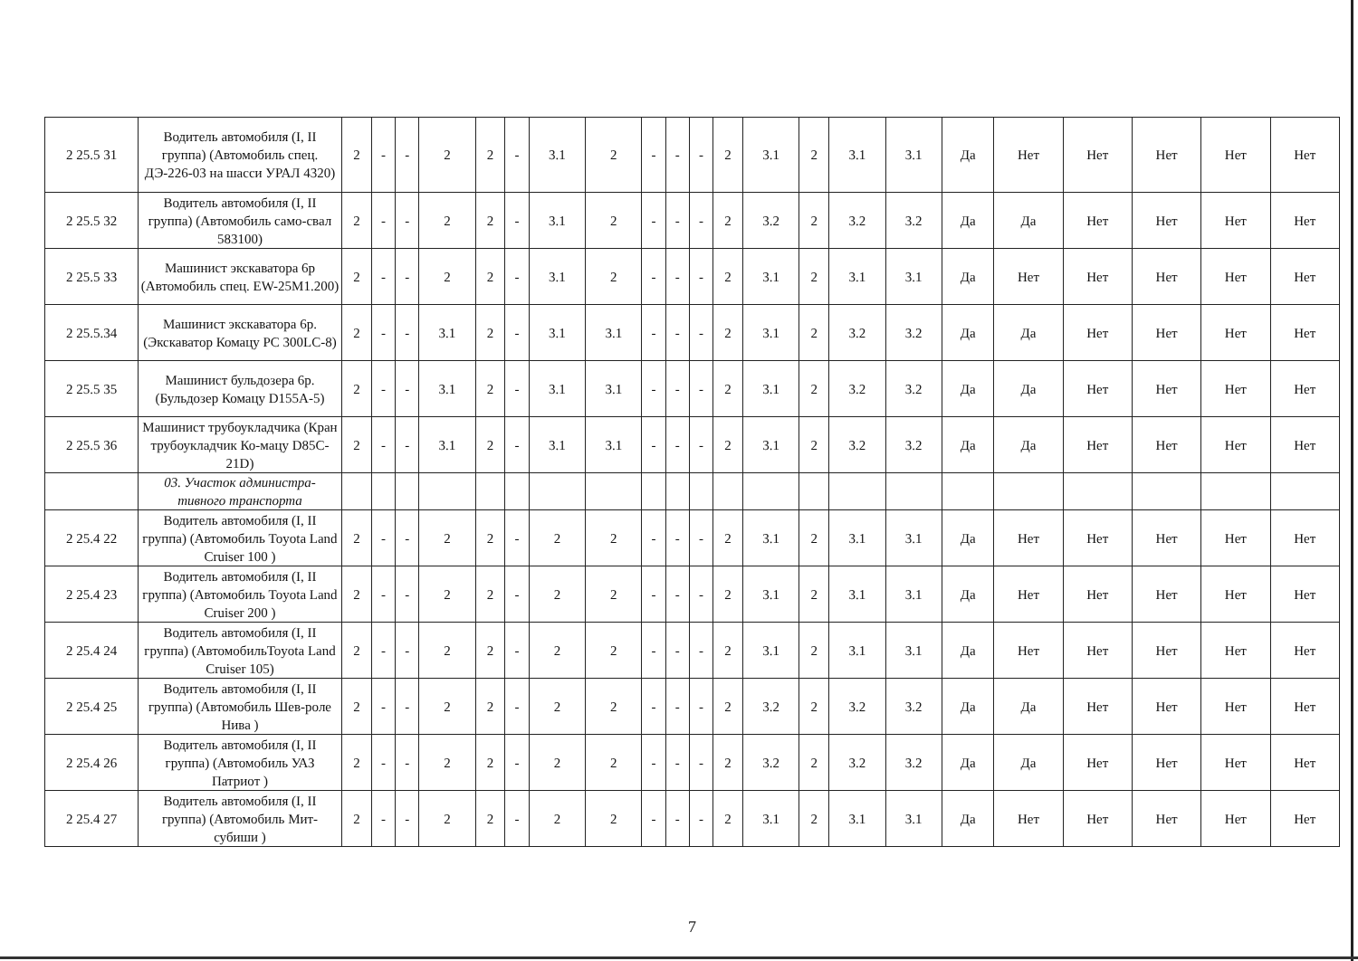| 2 25.5 31 | Водитель автомобиля (I, II группа) (Автомобиль спец. ДЭ-226-03 на шасси УРАЛ 4320) | 2 | - | - | 2 | 2 | - | 3.1 | 2 | - | - | - | 2 | 3.1 | 2 | 3.1 | 3.1 | Да | Нет | Нет | Нет | Нет | Нет |
| 2 25.5 32 | Водитель автомобиля (I, II группа) (Автомобиль само-свал 583100) | 2 | - | - | 2 | 2 | - | 3.1 | 2 | - | - | - | 2 | 3.2 | 2 | 3.2 | 3.2 | Да | Да | Нет | Нет | Нет | Нет |
| 2 25.5 33 | Машинист экскаватора 6р (Автомобиль спец. EW-25M1.200) | 2 | - | - | 2 | 2 | - | 3.1 | 2 | - | - | - | 2 | 3.1 | 2 | 3.1 | 3.1 | Да | Нет | Нет | Нет | Нет | Нет |
| 2 25.5.34 | Машинист экскаватора 6р. (Экскаватор Комацу PC 300LC-8) | 2 | - | - | 3.1 | 2 | - | 3.1 | 3.1 | - | - | - | 2 | 3.1 | 2 | 3.2 | 3.2 | Да | Да | Нет | Нет | Нет | Нет |
| 2 25.5 35 | Машинист бульдозера 6р. (Бульдозер Комацу D155A-5) | 2 | - | - | 3.1 | 2 | - | 3.1 | 3.1 | - | - | - | 2 | 3.1 | 2 | 3.2 | 3.2 | Да | Да | Нет | Нет | Нет | Нет |
| 2 25.5 36 | Машинист трубоукладчика (Кран трубоукладчик Ко-мацу D85C-21D) | 2 | - | - | 3.1 | 2 | - | 3.1 | 3.1 | - | - | - | 2 | 3.1 | 2 | 3.2 | 3.2 | Да | Да | Нет | Нет | Нет | Нет |
| | 03. Участок администра-тивного транспорта | | | | | | | | | | | | | | | | | | | | | | |
| 2 25.4 22 | Водитель автомобиля (I, II группа) (Автомобиль Toyota Land Cruiser 100 ) | 2 | - | - | 2 | 2 | - | 2 | 2 | - | - | - | 2 | 3.1 | 2 | 3.1 | 3.1 | Да | Нет | Нет | Нет | Нет | Нет |
| 2 25.4 23 | Водитель автомобиля (I, II группа) (Автомобиль Toyota Land Cruiser 200 ) | 2 | - | - | 2 | 2 | - | 2 | 2 | - | - | - | 2 | 3.1 | 2 | 3.1 | 3.1 | Да | Нет | Нет | Нет | Нет | Нет |
| 2 25.4 24 | Водитель автомобиля (I, II группа) (АвтомобильToyota Land Cruiser 105) | 2 | - | - | 2 | 2 | - | 2 | 2 | - | - | - | 2 | 3.1 | 2 | 3.1 | 3.1 | Да | Нет | Нет | Нет | Нет | Нет |
| 2 25.4 25 | Водитель автомобиля (I, II группа) (Автомобиль Шев-роле Нива ) | 2 | - | - | 2 | 2 | - | 2 | 2 | - | - | - | 2 | 3.2 | 2 | 3.2 | 3.2 | Да | Да | Нет | Нет | Нет | Нет |
| 2 25.4 26 | Водитель автомобиля (I, II группа) (Автомобиль УАЗ Патриот ) | 2 | - | - | 2 | 2 | - | 2 | 2 | - | - | - | 2 | 3.2 | 2 | 3.2 | 3.2 | Да | Да | Нет | Нет | Нет | Нет |
| 2 25.4 27 | Водитель автомобиля (I, II группа) (Автомобиль Мит-субиши ) | 2 | - | - | 2 | 2 | - | 2 | 2 | - | - | - | 2 | 3.1 | 2 | 3.1 | 3.1 | Да | Нет | Нет | Нет | Нет | Нет |
7